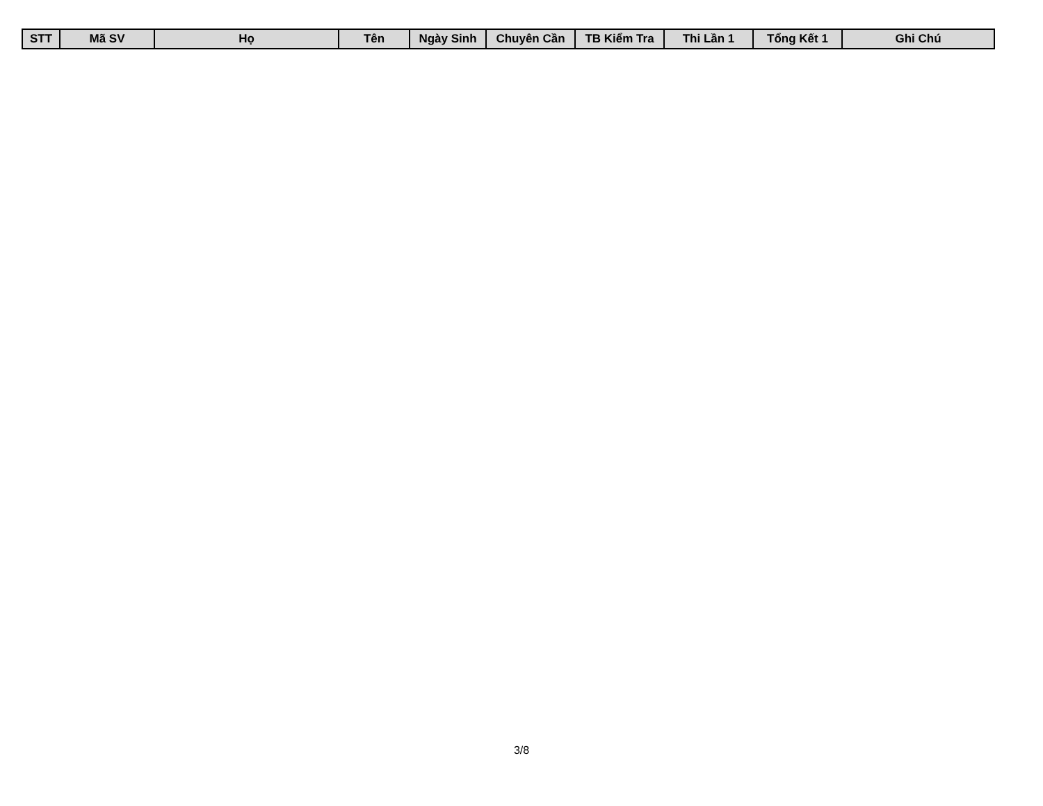| STT | Mã SV | Họ | Tên | Ngày Sinh | Chuyên Cần | TB Kiểm Tra | Thi Lần 1 | Tổng Kết 1 | Ghi Chú |
| --- | --- | --- | --- | --- | --- | --- | --- | --- | --- |
3/8